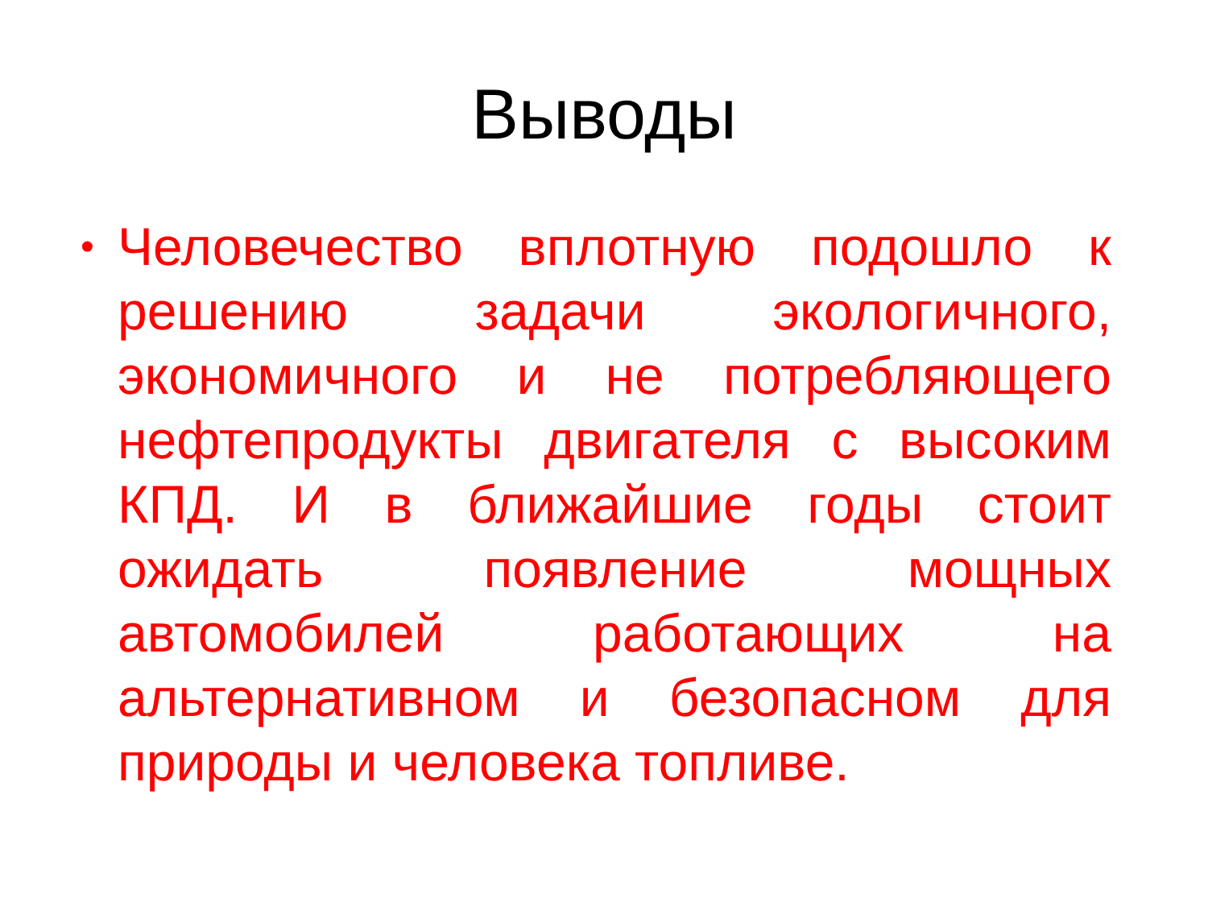Выводы
•
Человечество вплотную подошло к решению задачи экологичного, экономичного и не потребляющего нефтепродукты двигателя с высоким КПД. И в ближайшие годы стоит ожидать появление мощных автомобилей работающих на альтернативном и безопасном для природы и человека топливе.